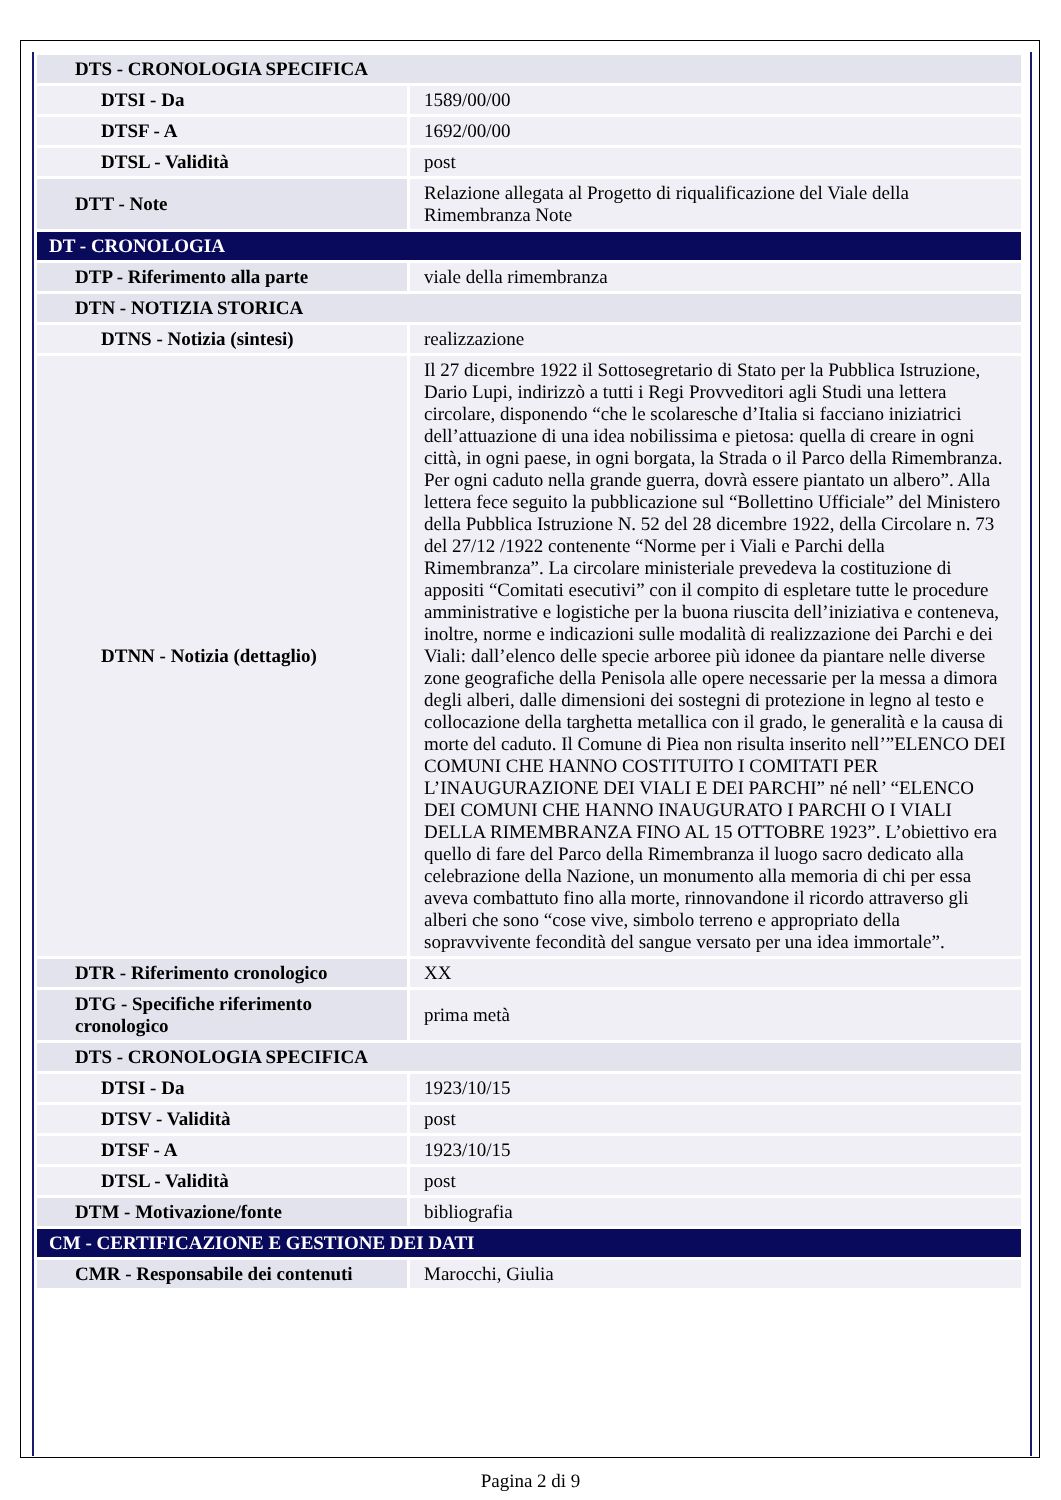| DTS - CRONOLOGIA SPECIFICA | |
| DTSI - Da | 1589/00/00 |
| DTSF - A | 1692/00/00 |
| DTSL - Validità | post |
| DTT - Note | Relazione allegata al Progetto di riqualificazione del Viale della Rimembranza Note |
| DT - CRONOLOGIA | |
| DTP - Riferimento alla parte | viale della rimembranza |
| DTN - NOTIZIA STORICA | |
| DTNS - Notizia (sintesi) | realizzazione |
| DTNN - Notizia (dettaglio) | Il 27 dicembre 1922 il Sottosegretario di Stato per la Pubblica Istruzione, Dario Lupi, indirizzò a tutti i Regi Provveditori agli Studi una lettera circolare, disponendo “che le scolaresche d’Italia si facciano iniziatrici dell’attuazione di una idea nobilissima e pietosa: quella di creare in ogni città, in ogni paese, in ogni borgata, la Strada o il Parco della Rimembranza. Per ogni caduto nella grande guerra, dovrà essere piantato un albero”. Alla lettera fece seguito la pubblicazione sul “Bollettino Ufficiale” del Ministero della Pubblica Istruzione N. 52 del 28 dicembre 1922, della Circolare n. 73 del 27/12 /1922 contenente “Norme per i Viali e Parchi della Rimembranza”. La circolare ministeriale prevedeva la costituzione di appositi “Comitati esecutivi” con il compito di espletare tutte le procedure amministrative e logistiche per la buona riuscita dell’iniziativa e conteneva, inoltre, norme e indicazioni sulle modalità di realizzazione dei Parchi e dei Viali: dall’elenco delle specie arboree più idonee da piantare nelle diverse zone geografiche della Penisola alle opere necessarie per la messa a dimora degli alberi, dalle dimensioni dei sostegni di protezione in legno al testo e collocazione della targhetta metallica con il grado, le generalità e la causa di morte del caduto. Il Comune di Piea non risulta inserito nell’”ELENCO DEI COMUNI CHE HANNO COSTITUITO I COMITATI PER L’INAUGURAZIONE DEI VIALI E DEI PARCHI” né nell’ “ELENCO DEI COMUNI CHE HANNO INAUGURATO I PARCHI O I VIALI DELLA RIMEMBRANZA FINO AL 15 OTTOBRE 1923”. L’obiettivo era quello di fare del Parco della Rimembranza il luogo sacro dedicato alla celebrazione della Nazione, un monumento alla memoria di chi per essa aveva combattuto fino alla morte, rinnovandone il ricordo attraverso gli alberi che sono “cose vive, simbolo terreno e appropriato della sopravvivente fecondità del sangue versato per una idea immortale”. |
| DTR - Riferimento cronologico | XX |
| DTG - Specifiche riferimento cronologico | prima metà |
| DTS - CRONOLOGIA SPECIFICA | |
| DTSI - Da | 1923/10/15 |
| DTSV - Validità | post |
| DTSF - A | 1923/10/15 |
| DTSL - Validità | post |
| DTM - Motivazione/fonte | bibliografia |
| CM - CERTIFICAZIONE E GESTIONE DEI DATI | |
| CMR - Responsabile dei contenuti | Marocchi, Giulia |
Pagina 2 di 9